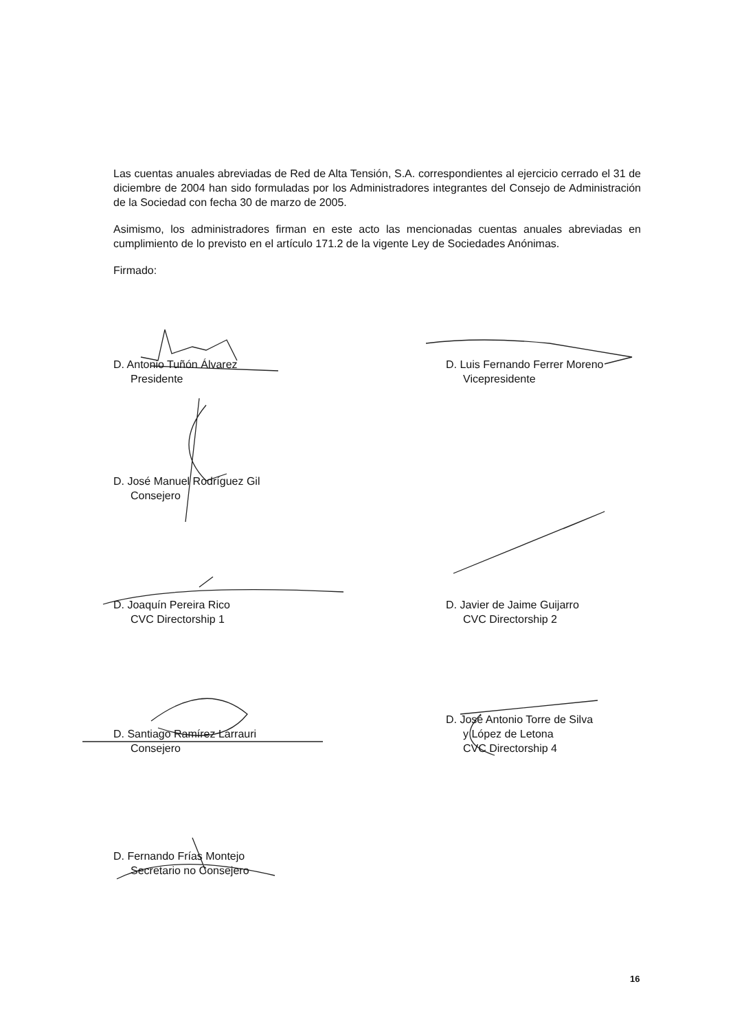Las cuentas anuales abreviadas de Red de Alta Tensión, S.A. correspondientes al ejercicio cerrado el 31 de diciembre de 2004 han sido formuladas por los Administradores integrantes del Consejo de Administración de la Sociedad con fecha 30 de marzo de 2005.
Asimismo, los administradores firman en este acto las mencionadas cuentas anuales abreviadas en cumplimiento de lo previsto en el artículo 171.2 de la vigente Ley de Sociedades Anónimas.
Firmado:
D. Antonio Tuñón Álvarez
Presidente
D. Luis Fernando Ferrer Moreno
Vicepresidente
D. José Manuel Rodríguez Gil
Consejero
D. Joaquín Pereira Rico
CVC Directorship 1
D. Javier de Jaime Guijarro
CVC Directorship 2
D. Santiago Ramírez Larrauri
Consejero
D. José Antonio Torre de Silva
y López de Letona
CVC Directorship 4
D. Fernando Frías Montejo
Secretario no Consejero
16